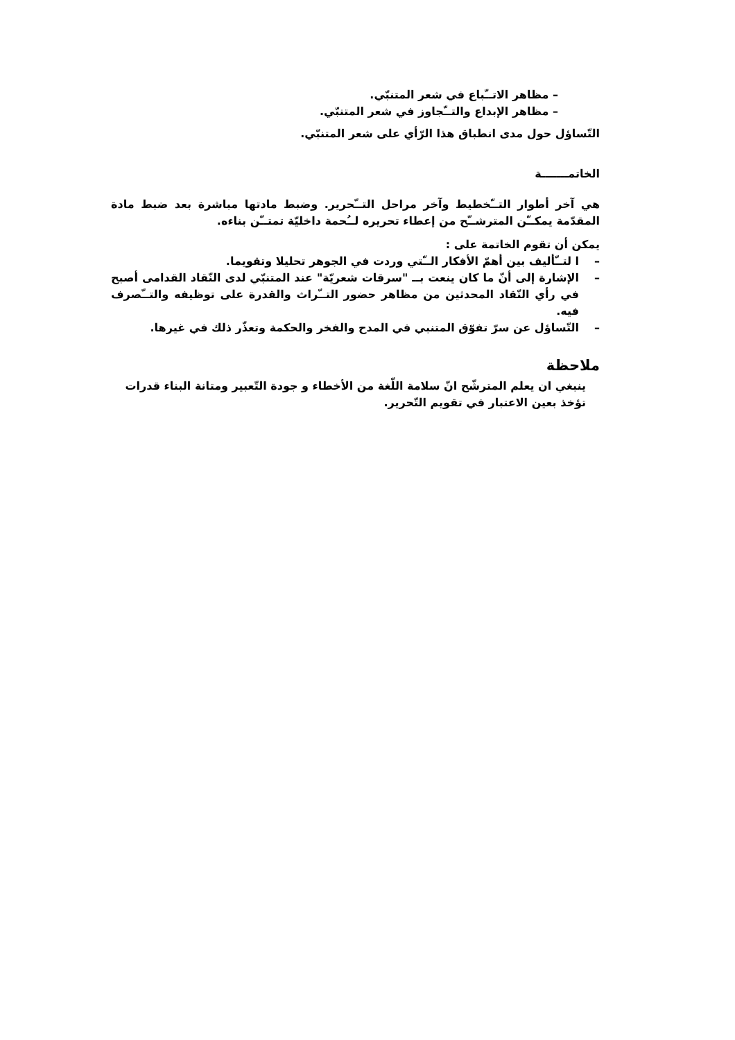– مظاهر الاتــّباع في شعر المتنبّي.
– مظاهر الإبداع والتــّجاوز في شعر المتنبّي.
التّساؤل حول مدى انطباق هذا الرّأي على شعر المتنبّي.
الخاتمـــــــة
هي آخر أطوار التــّخطيط وآخر مراحل التــّحرير. وضبط مادتها مباشرة بعد ضبط مادة المقدّمة يمكــّن المترشــّح من إعطاء تحريره لــُحمة داخليّة تمتــّن بناءه.
يمكن أن تقوم الخاتمة على :
– ا لتــّأليف بين أهمّ الأفكار الــّتي وردت في الجوهر تحليلا وتقويما.
– الإشارة إلى أنّ ما كان ينعت بــ "سرقات شعريّة" عند المتنبّي لدى النّقاد القدامى أصبح في رأي النّقاد المحدثين من مظاهر حضور التــّراث والقدرة على توظيفه والتــّصرف فيه.
– التّساؤل عن سرّ تفوّق المتنبي في المدح والفخر والحكمة وتعذّر ذلك في غيرها.
ملاحظة
ينبغي ان يعلم المترشّح انّ سلامة اللّغة من الأخطاء و جودة التّعبير ومتانة البناء قدرات تؤخذ بعين الاعتبار في تقويم التّحرير.